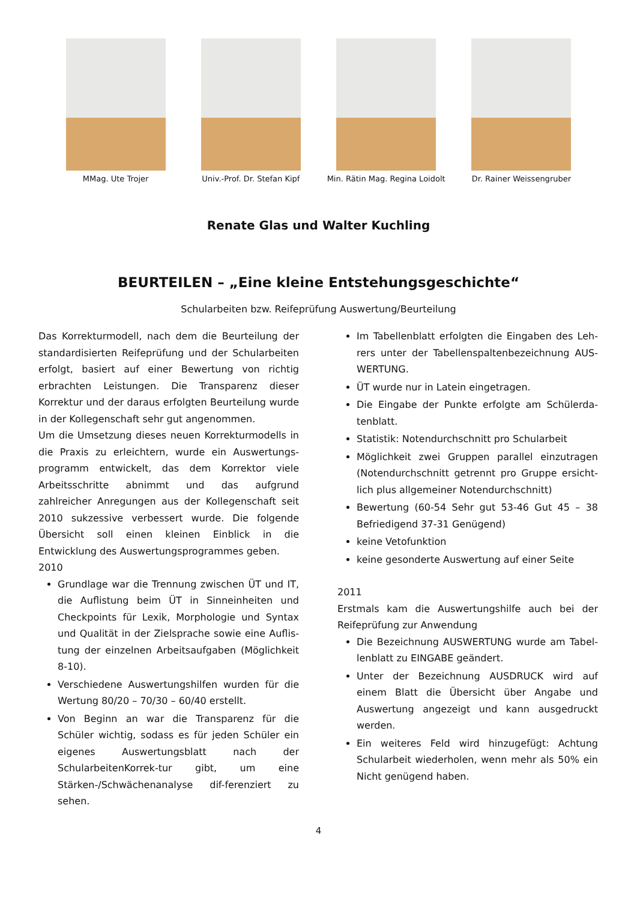MMag. Ute Trojer Univ.-Prof. Dr. Stefan Kipf Min. Rätin Mag. Regina Loidolt
Dr. Rainer Weissengruber
Renate Glas und Walter Kuchling
BEURTEILEN – „Eine kleine Entstehungsgeschichte“
Schularbeiten bzw. Reifeprüfung Auswertung/Beurteilung
Das Korrekturmodell, nach dem die Beurteilung der standardisierten Reifeprüfung und der Schularbeiten erfolgt, basiert auf einer Bewertung von richtig erbrachten Leistungen. Die Transparenz dieser Korrektur und der daraus erfolgten Beurteilung wurde in der Kollegenschaft sehr gut angenommen.
Um die Umsetzung dieses neuen Korrekturmodells in die Praxis zu erleichtern, wurde ein Auswertungs-programm entwickelt, das dem Korrektor viele Arbeitsschritte abnimmt und das aufgrund zahlreicher Anregungen aus der Kollegenschaft seit 2010 sukzessive verbessert wurde. Die folgende Übersicht soll einen kleinen Einblick in die Entwicklung des Auswertungsprogrammes geben.
2010
Grundlage war die Trennung zwischen ÜT und IT, die Auflistung beim ÜT in Sinneinheiten und Checkpoints für Lexik, Morphologie und Syntax und Qualität in der Zielsprache sowie eine Auflis-tung der einzelnen Arbeitsaufgaben (Möglichkeit 8-10).
Verschiedene Auswertungshilfen wurden für die Wertung 80/20 – 70/30 – 60/40 erstellt.
Von Beginn an war die Transparenz für die Schüler wichtig, sodass es für jeden Schüler ein eigenes Auswertungsblatt nach der SchularbeitenKorrek-tur gibt, um eine Stärken-/Schwächenanalyse dif-ferenziert zu sehen.
Im Tabellenblatt erfolgten die Eingaben des Leh-rers unter der Tabellenspaltenbezeichnung AUS-WERTUNG.
ÜT wurde nur in Latein eingetragen.
Die Eingabe der Punkte erfolgte am Schülerda-tenblatt.
Statistik: Notendurchschnitt pro Schularbeit
Möglichkeit zwei Gruppen parallel einzutragen (Notendurchschnitt getrennt pro Gruppe ersicht-lich plus allgemeiner Notendurchschnitt)
Bewertung (60-54 Sehr gut 53-46 Gut 45 – 38 Befriedigend 37-31 Genügend)
keine Vetofunktion
keine gesonderte Auswertung auf einer Seite
2011
Erstmals kam die Auswertungshilfe auch bei der Reifeprüfung zur Anwendung
Die Bezeichnung AUSWERTUNG wurde am Tabel-lenblatt zu EINGABE geändert.
Unter der Bezeichnung AUSDRUCK wird auf einem Blatt die Übersicht über Angabe und Auswertung angezeigt und kann ausgedruckt werden.
Ein weiteres Feld wird hinzugefügt: Achtung Schularbeit wiederholen, wenn mehr als 50% ein Nicht genügend haben.
4